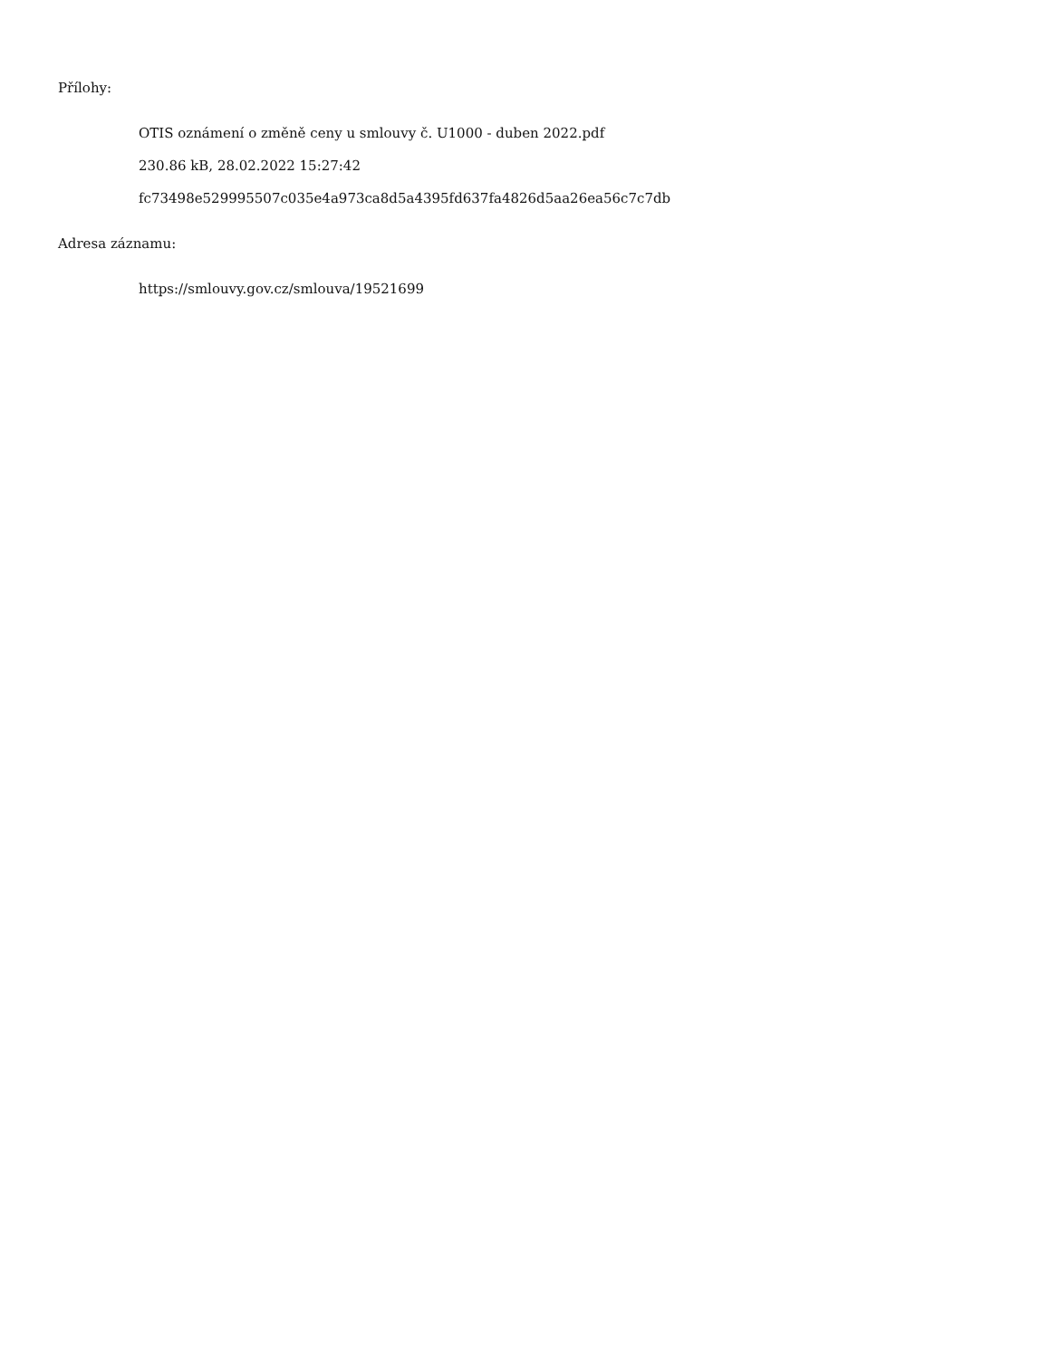Přílohy:
OTIS oznámení o změně ceny u smlouvy č. U1000 - duben 2022.pdf
230.86 kB, 28.02.2022 15:27:42
fc73498e529995507c035e4a973ca8d5a4395fd637fa4826d5aa26ea56c7c7db
Adresa záznamu:
https://smlouvy.gov.cz/smlouva/19521699